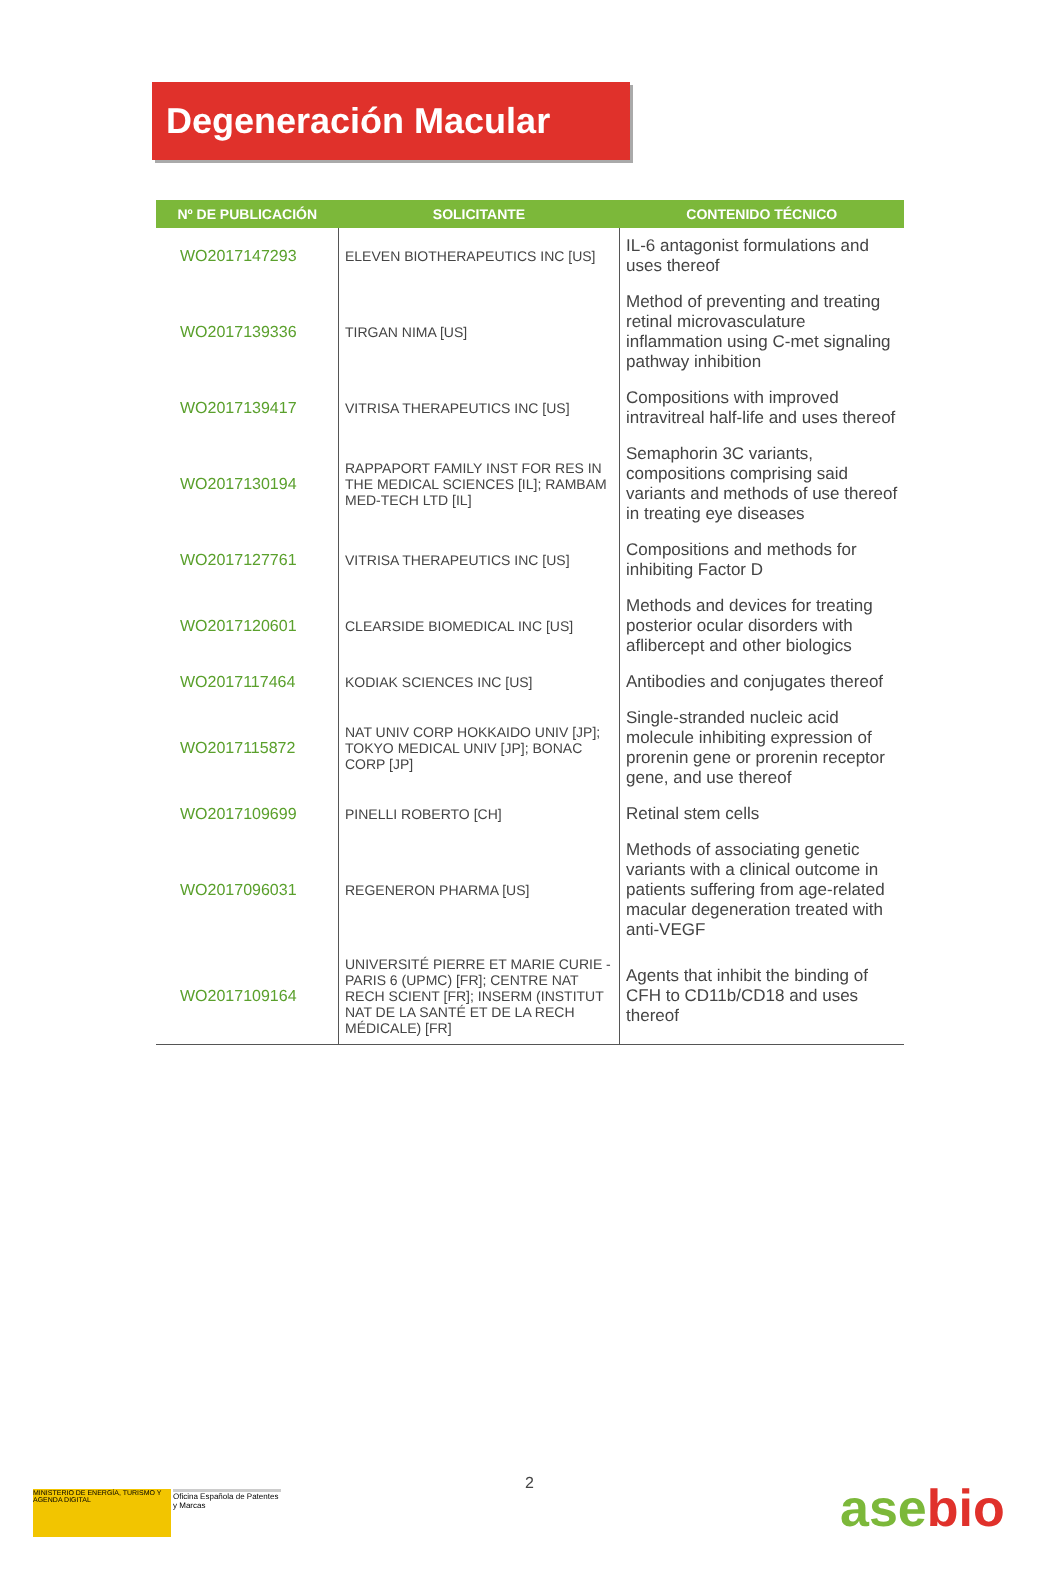Degeneración Macular
| Nº DE PUBLICACIÓN | SOLICITANTE | CONTENIDO TÉCNICO |
| --- | --- | --- |
| WO2017147293 | ELEVEN BIOTHERAPEUTICS INC [US] | IL-6 antagonist formulations and uses thereof |
| WO2017139336 | TIRGAN NIMA [US] | Method of preventing and treating retinal microvasculature inflammation using C-met signaling pathway inhibition |
| WO2017139417 | VITRISA THERAPEUTICS INC [US] | Compositions with improved intravitreal half-life and uses thereof |
| WO2017130194 | RAPPAPORT FAMILY INST FOR RES IN THE MEDICAL SCIENCES [IL]; RAMBAM MED-TECH LTD [IL] | Semaphorin 3C variants, compositions comprising said variants and methods of use thereof in treating eye diseases |
| WO2017127761 | VITRISA THERAPEUTICS INC [US] | Compositions and methods for inhibiting Factor D |
| WO2017120601 | CLEARSIDE BIOMEDICAL INC [US] | Methods and devices for treating posterior ocular disorders with aflibercept and other biologics |
| WO2017117464 | KODIAK SCIENCES INC [US] | Antibodies and conjugates thereof |
| WO2017115872 | NAT UNIV CORP HOKKAIDO UNIV [JP]; TOKYO MEDICAL UNIV [JP]; BONAC CORP [JP] | Single-stranded nucleic acid molecule inhibiting expression of prorenin gene or prorenin receptor gene, and use thereof |
| WO2017109699 | PINELLI ROBERTO [CH] | Retinal stem cells |
| WO2017096031 | REGENERON PHARMA [US] | Methods of associating genetic variants with a clinical outcome in patients suffering from age-related macular degeneration treated with anti-VEGF |
| WO2017109164 | UNIVERSITÉ PIERRE ET MARIE CURIE - PARIS 6 (UPMC) [FR]; CENTRE NAT RECH SCIENT [FR]; INSERM (INSTITUT NAT DE LA SANTÉ ET DE LA RECH MÉDICALE) [FR] | Agents that inhibit the binding of CFH to CD11b/CD18 and uses thereof |
MINISTERIO DE ENERGÍA, TURISMO Y AGENDA DIGITAL
Oficina Española de Patentes y Marcas
2
asebio